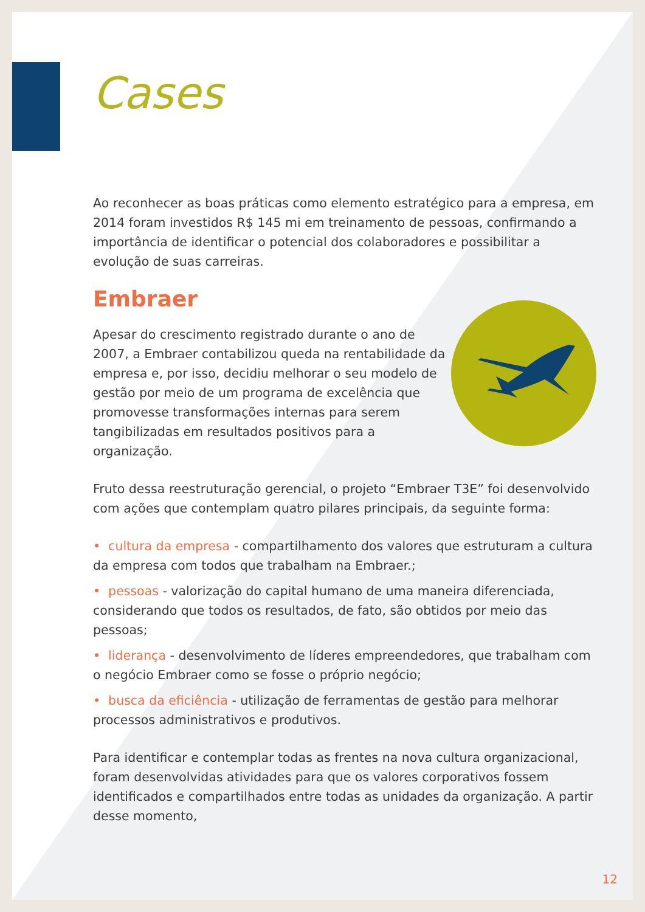Cases
Ao reconhecer as boas práticas como elemento estratégico para a empresa, em 2014 foram investidos R$ 145 mi em treinamento de pessoas, confirmando a importância de identificar o potencial dos colaboradores e possibilitar a evolução de suas carreiras.
Embraer
Apesar do crescimento registrado durante o ano de 2007, a Embraer contabilizou queda na rentabilidade da empresa e, por isso, decidiu melhorar o seu modelo de gestão por meio de um programa de excelência que promovesse transformações internas para serem tangibilizadas em resultados positivos para a organização.
Fruto dessa reestruturação gerencial, o projeto “Embraer T3E” foi desenvolvido com ações que contemplam quatro pilares principais, da seguinte forma:
• cultura da empresa - compartilhamento dos valores que estruturam a cultura da empresa com todos que trabalham na Embraer.;
• pessoas - valorização do capital humano de uma maneira diferenciada, considerando que todos os resultados, de fato, são obtidos por meio das pessoas;
• liderança - desenvolvimento de líderes empreendedores, que trabalham com o negócio Embraer como se fosse o próprio negócio;
• busca da eficiência - utilização de ferramentas de gestão para melhorar processos administrativos e produtivos.
Para identificar e contemplar todas as frentes na nova cultura organizacional, foram desenvolvidas atividades para que os valores corporativos fossem identificados e compartilhados entre todas as unidades da organização. A partir desse momento,
12